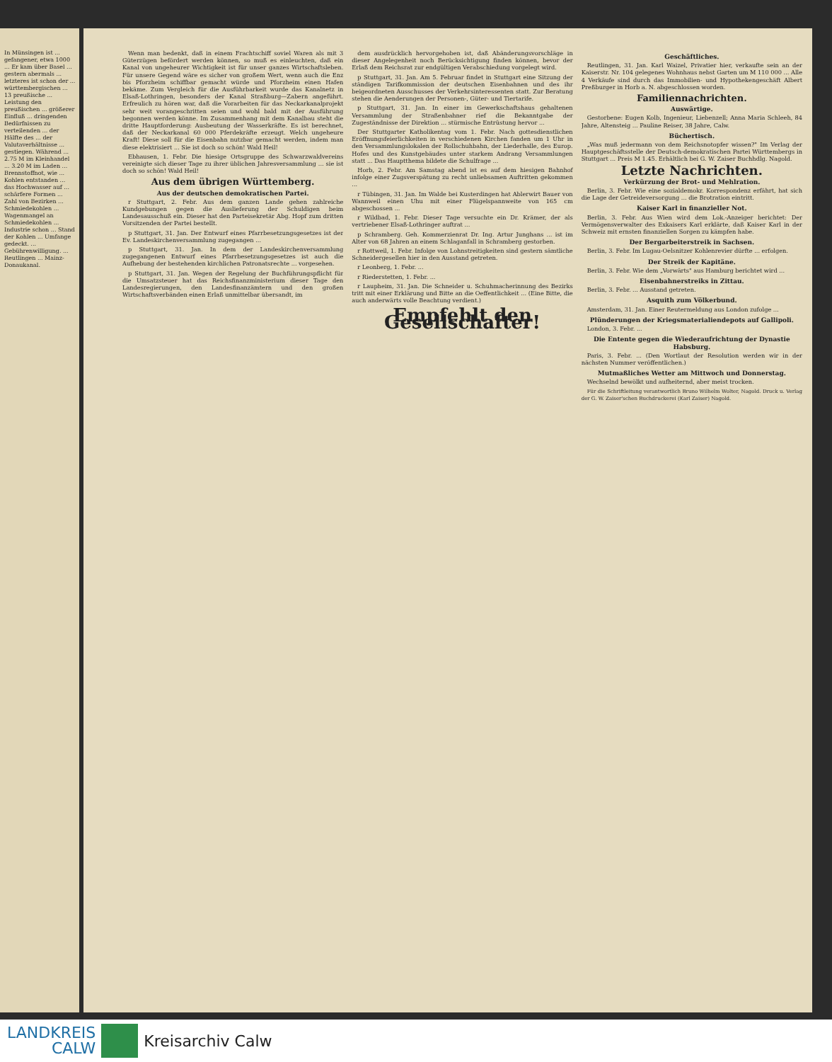In Münsingen ist ... gefangener, etwa 1000 ... Er kam über Basel ... gestern abermals ... letzteres ist schon der ... württembergischen ... 13 preußische ... Leistung den preußischen ... größerer Einfluß ... dringenden Bedürfnissen zu verteilenden ... der Hälfte des ... der Valutaverhältnisse ... gestiegen. Während ... 2.75 M im Kleinhandel ... 3.20 M im Laden ... Brennstoffnot, wie ... Kohlen entstanden ... das Hochwasser auf ... schärfere Formen ... Zahl von Bezirken ... Schmiedekohlen ... Wagenmangel an Schmiedekohlen ... Industrie schon ... Stand der Kohlen ... Umfange gedeckt. ... Gebührenwilligung. ... Reutlingen ... Mainz-Donaukanal.
Wenn man bedenkt, daß in einem Frachtschiff soviel Waren als mit 3 Güterzügen befördert werden können, so muß es einleuchten, daß ein Kanal von ungeheurer Wichtigkeit ist für unser ganzes Wirtschaftsleben. Für unsere Gegend wäre es sicher von großem Wert, wenn auch die Enz bis Pforzheim schiffbar gemacht würde und Pforzheim einen Hafen bekäme. Zum Vergleich für die Ausführbarkeit wurde das Kanalnetz in Elsaß-Lothringen, besonders der Kanal Straßburg—Zabern angeführt. Erfreulich zu hören war, daß die Vorarbeiten für das Neckarkanalprojekt sehr weit vorangeschritten seien und wohl bald mit der Ausführung begonnen werden könne. Im Zusammenhang mit dem Kanalbau steht die dritte Hauptforderung: Ausbeutung der Wasserkräfte. Es ist berechnet, daß der Neckarkanal 60 000 Pferdekräfte erzeugt. Welch ungeheure Kraft! Diese soll für die Eisenbahn nutzbar gemacht werden, indem man diese elektrisiert ... Sie ist doch so schön! Wald Heil!
Ebhausen, 1. Febr. Die hiesige Ortsgruppe des Schwarzwaldvereins vereinigte sich dieser Tage zu ihrer üblichen Jahresversammlung ... sie ist doch so schön! Wald Heil!
Aus dem übrigen Württemberg.
Aus der deutschen demokratischen Partei.
r Stuttgart, 2. Febr. Aus dem ganzen Lande gehen zahlreiche Kundgebungen gegen die Auslieferung der Schuldigen beim Landesausschuß ein. Dieser hat den Parteisekretär Abg. Hopf zum dritten Vorsitzenden der Partei bestellt.
p Stuttgart, 31. Jan. Der Entwurf eines Pfarrbesetzungsgesetzes ist der Ev. Landeskirchenversammlung zugegangen ...
p Stuttgart, 31. Jan. In dem der Landeskirchenversammlung zugegangenen Entwurf eines Pfarrbesetzungsgesetzes ist auch die Aufhebung der bestehenden kirchlichen Patronatsrechte ... vorgesehen.
p Stuttgart, 31. Jan. Wegen der Regelung der Buchführungspflicht für die Umsatzsteuer hat das Reichsfinanzministerium dieser Tage den Landesregierungen, den Landesfinanzämtern und den großen Wirtschaftsverbänden einen Erlaß unmittelbar übersandt, im
dem ausdrücklich hervorgehoben ist, daß Abänderungsvorschläge in dieser Angelegenheit noch Berücksichtigung finden können, bevor der Erlaß dem Reichsrat zur endgültigen Verabschiedung vorgelegt wird.
p Stuttgart, 31. Jan. Am 5. Februar findet in Stuttgart eine Sitzung der ständigen Tarifkommission der deutschen Eisenbahnen und des ihr beigeordneten Ausschusses der Verkehrsinteressenten statt. Zur Beratung stehen die Aenderungen der Personen-, Güter- und Tiertarife.
p Stuttgart, 31. Jan. In einer im Gewerkschaftshaus gehaltenen Versammlung der Straßenbahner rief die Bekanntgabe der Zugeständnisse der Direktion ... stürmische Entrüstung hervor ...
Der Stuttgarter Katholikentag vom 1. Febr. Nach gottesdienstlichen Eröffnungsfeierlichkeiten in verschiedenen Kirchen fanden um 1 Uhr in den Versammlungslokalen der Rollschuhbahn, der Liederhalle, des Europ. Hofes und des Kunstgebäudes unter starkem Andrang Versammlungen statt ... Das Hauptthema bildete die Schulfrage ...
Horb, 2. Febr. Am Samstag abend ist es auf dem hiesigen Bahnhof infolge einer Zugsverspätung zu recht unliebsamen Auftritten gekommen ...
r Tübingen, 31. Jan. Im Walde bei Kusterdingen hat Ablerwirt Bauer von Wannweil einen Uhu mit einer Flügelspannweite von 165 cm abgeschossen ...
r Wildbad, 1. Febr. Dieser Tage versuchte ein Dr. Krämer, der als vertriebener Elsaß-Lothringer auftrat ...
p Schramberg. Geh. Kommerzienrat Dr. Ing. Artur Junghans ... ist im Alter von 68 Jahren an einem Schlaganfall in Schramberg gestorben.
r Rottweil, 1. Febr. Infolge von Lohnstreitigkeiten sind gestern sämtliche Schneidergesellen hier in den Ausstand getreten.
r Leonberg, 1. Febr. ...
r Riederstetten, 1. Febr. ...
r Laupheim, 31. Jan. Die Schneider u. Schuhmacherinnung des Bezirks tritt mit einer Erklärung und Bitte an die Oeffentlichkeit ... (Eine Bitte, die auch anderwärts volle Beachtung verdient.)
Empfehlt den Gesellschafter!
Geschäftliches.
Reutlingen, 31. Jan. Karl Waizel, Privatier hier, verkaufte sein an der Kaiserstr. Nr. 104 gelegenes Wohnhaus nebst Garten um M 110 000 ... Alle 4 Verkäufe sind durch das Immobilien- und Hypothekengeschäft Albert Preßburger in Horb a. N. abgeschlossen worden.
Familiennachrichten.
Auswärtige.
Gestorbene: Eugen Kolb, Ingenieur, Liebenzell; Anna Maria Schleeh, 84 Jahre, Altensteig ... Pauline Reiser, 38 Jahre, Calw.
Büchertisch.
„Was muß jedermann von dem Reichsnotopfer wissen?" Im Verlag der Hauptgeschäftsstelle der Deutsch-demokratischen Partei Württembergs in Stuttgart ... Preis M 1.45. Erhältlich bei G. W. Zaiser Buchhdlg. Nagold.
Letzte Nachrichten.
Verkürzung der Brot- und Mehlration.
Berlin, 3. Febr. Wie eine sozialdemokr. Korrespondenz erfährt, hat sich die Lage der Getreideversorgung ... die Brotration eintritt.
Kaiser Karl in finanzieller Not.
Berlin, 3. Febr. Aus Wien wird dem Lok.-Anzeiger berichtet: Der Vermögensverwalter des Exkaisers Karl erklärte, daß Kaiser Karl in der Schweiz mit ernsten finanziellen Sorgen zu kämpfen habe.
Der Bergarbeiterstreik in Sachsen.
Berlin, 3. Febr. Im Lugau-Oelsnitzer Kohlenrevier dürfte ... erfolgen.
Der Streik der Kapitäne.
Berlin, 3. Febr. Wie dem „Vorwärts" aus Hamburg berichtet wird ...
Eisenbahnerstreiks in Zittau.
Berlin, 3. Febr. ... Ausstand getreten.
Asquith zum Völkerbund.
Amsterdam, 31. Jan. Einer Reutermeldung aus London zufolge ...
Plünderungen der Kriegsmaterialiendepots auf Gallipoli.
London, 3. Febr. ...
Die Entente gegen die Wiederaufrichtung der Dynastie Habsburg.
Paris, 3. Febr. ... (Den Wortlaut der Resolution werden wir in der nächsten Nummer veröffentlichen.)
Mutmaßliches Wetter am Mittwoch und Donnerstag.
Wechselnd bewölkt und aufheiternd, aber meist trocken.
Für die Schriftleitung verantwortlich Bruno Wilhelm Wolter, Nagold. Druck u. Verlag der G. W. Zaiser'schen Buchdruckerei (Karl Zaiser) Nagold.
LANDKREIS
CALW
Kreisarchiv Calw